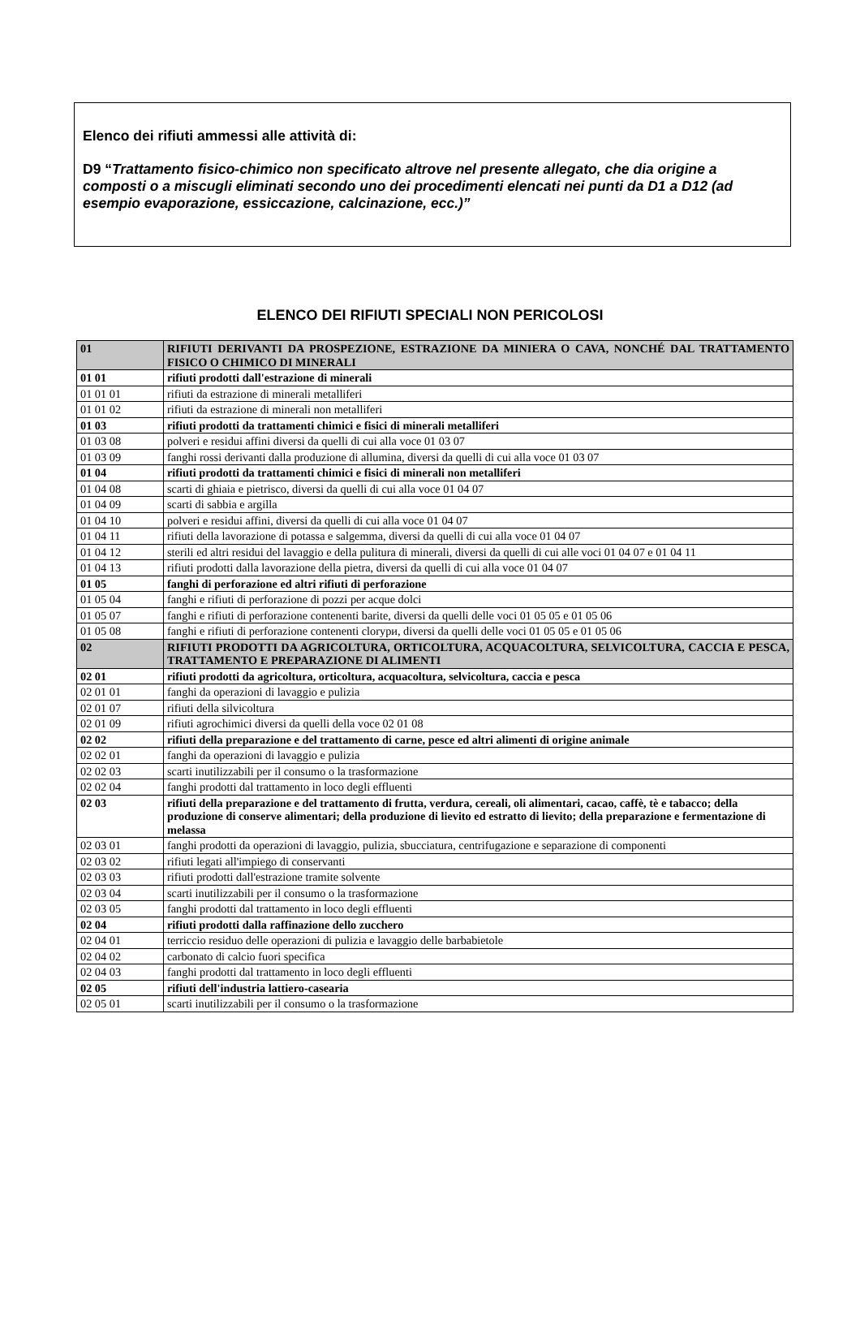Elenco dei rifiuti ammessi alle attività di:
D9 “Trattamento fisico-chimico non specificato altrove nel presente allegato, che dia origine a composti o a miscugli eliminati secondo uno dei procedimenti elencati nei punti da D1 a D12 (ad esempio evaporazione, essiccazione, calcinazione, ecc.)”
ELENCO DEI RIFIUTI SPECIALI NON PERICOLOSI
| 01 | RIFIUTI DERIVANTI DA PROSPEZIONE, ESTRAZIONE DA MINIERA O CAVA, NONCHÉ DAL TRATTAMENTO FISICO O CHIMICO DI MINERALI |
| 01 01 | rifiuti prodotti dall'estrazione di minerali |
| 01 01 01 | rifiuti da estrazione di minerali metalliferi |
| 01 01 02 | rifiuti da estrazione di minerali non metalliferi |
| 01 03 | rifiuti prodotti da trattamenti chimici e fisici di minerali metalliferi |
| 01 03 08 | polveri e residui affini diversi da quelli di cui alla voce 01 03 07 |
| 01 03 09 | fanghi rossi derivanti dalla produzione di allumina, diversi da quelli di cui alla voce 01 03 07 |
| 01 04 | rifiuti prodotti da trattamenti chimici e fisici di minerali non metalliferi |
| 01 04 08 | scarti di ghiaia e pietrisco, diversi da quelli di cui alla voce 01 04 07 |
| 01 04 09 | scarti di sabbia e argilla |
| 01 04 10 | polveri e residui affini, diversi da quelli di cui alla voce 01 04 07 |
| 01 04 11 | rifiuti della lavorazione di potassa e salgemma, diversi da quelli di cui alla voce 01 04 07 |
| 01 04 12 | sterili ed altri residui del lavaggio e della pulitura di minerali, diversi da quelli di cui alle voci 01 04 07 e 01 04 11 |
| 01 04 13 | rifiuti prodotti dalla lavorazione della pietra, diversi da quelli di cui alla voce 01 04 07 |
| 01 05 | fanghi di perforazione ed altri rifiuti di perforazione |
| 01 05 04 | fanghi e rifiuti di perforazione di pozzi per acque dolci |
| 01 05 07 | fanghi e rifiuti di perforazione contenenti barite, diversi da quelli delle voci 01 05 05 e 01 05 06 |
| 01 05 08 | fanghi e rifiuti di perforazione contenenti clorури, diversi da quelli delle voci 01 05 05 e 01 05 06 |
| 02 | RIFIUTI PRODOTTI DA AGRICOLTURA, ORTICOLTURA, ACQUACOLTURA, SELVICOLTURA, CACCIA E PESCA, TRATTAMENTO E PREPARAZIONE DI ALIMENTI |
| 02 01 | rifiuti prodotti da agricoltura, orticoltura, acquacoltura, selvicoltura, caccia e pesca |
| 02 01 01 | fanghi da operazioni di lavaggio e pulizia |
| 02 01 07 | rifiuti della silvicoltura |
| 02 01 09 | rifiuti agrochimici diversi da quelli della voce 02 01 08 |
| 02 02 | rifiuti della preparazione e del trattamento di carne, pesce ed altri alimenti di origine animale |
| 02 02 01 | fanghi da operazioni di lavaggio e pulizia |
| 02 02 03 | scarti inutilizzabili per il consumo o la trasformazione |
| 02 02 04 | fanghi prodotti dal trattamento in loco degli effluenti |
| 02 03 | rifiuti della preparazione e del trattamento di frutta, verdura, cereali, oli alimentari, cacao, caffè, tè e tabacco; della produzione di conserve alimentari; della produzione di lievito ed estratto di lievito; della preparazione e fermentazione di melassa |
| 02 03 01 | fanghi prodotti da operazioni di lavaggio, pulizia, sbucciatura, centrifugazione e separazione di componenti |
| 02 03 02 | rifiuti legati all'impiego di conservanti |
| 02 03 03 | rifiuti prodotti dall'estrazione tramite solvente |
| 02 03 04 | scarti inutilizzabili per il consumo o la trasformazione |
| 02 03 05 | fanghi prodotti dal trattamento in loco degli effluenti |
| 02 04 | rifiuti prodotti dalla raffinazione dello zucchero |
| 02 04 01 | terriccio residuo delle operazioni di pulizia e lavaggio delle barbabietole |
| 02 04 02 | carbonato di calcio fuori specifica |
| 02 04 03 | fanghi prodotti dal trattamento in loco degli effluenti |
| 02 05 | rifiuti dell'industria lattiero-casearia |
| 02 05 01 | scarti inutilizzabili per il consumo o la trasformazione |